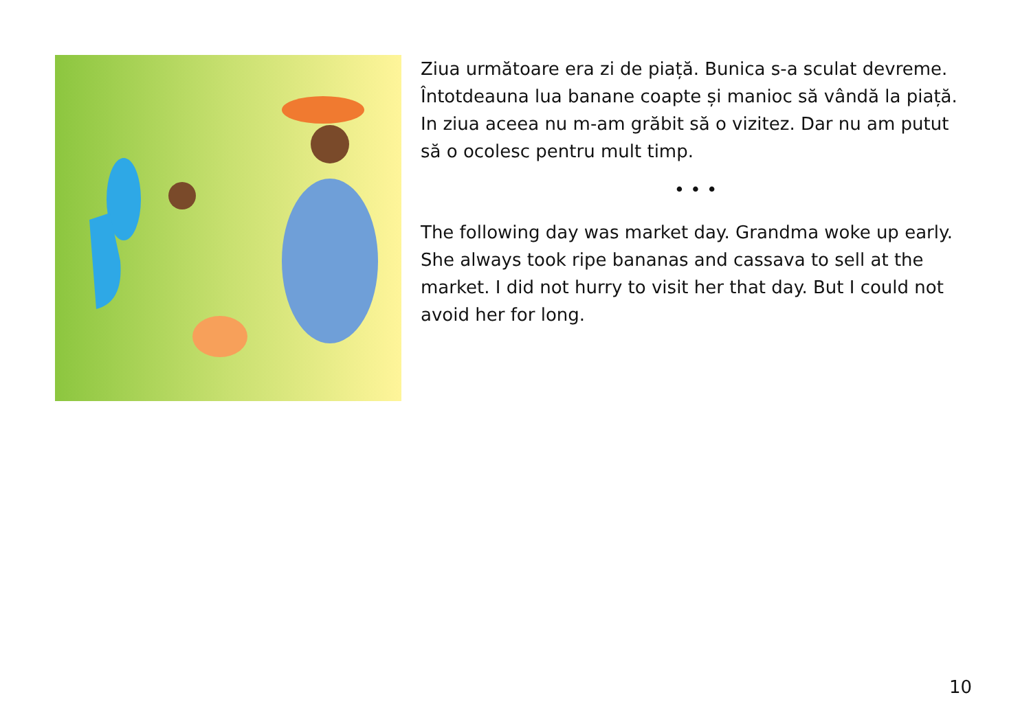Ziua următoare era zi de piață. Bunica s-a sculat devreme. Întotdeauna lua banane coapte și manioc să vândă la piață. In ziua aceea nu m-am grăbit să o vizitez. Dar nu am putut să o ocolesc pentru mult timp.
• • •
The following day was market day. Grandma woke up early. She always took ripe bananas and cassava to sell at the market. I did not hurry to visit her that day. But I could not avoid her for long.
10